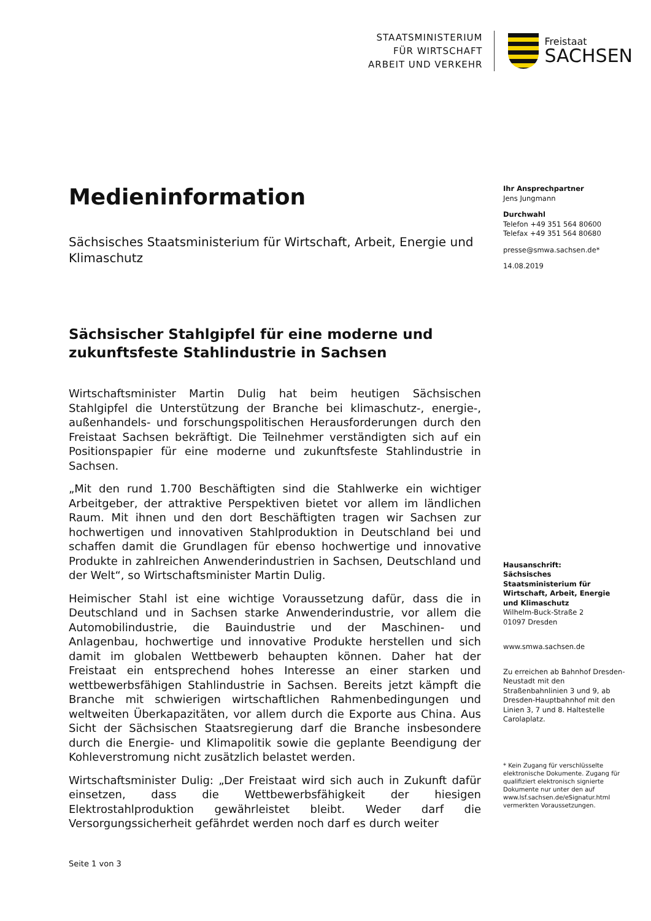STAATSMINISTERIUM
FÜR WIRTSCHAFT
ARBEIT UND VERKEHR
Freistaat
SACHSEN
Medieninformation
Sächsisches Staatsministerium für Wirtschaft, Arbeit, Energie und Klimaschutz
Sächsischer Stahlgipfel für eine moderne und zukunftsfeste Stahlindustrie in Sachsen
Wirtschaftsminister Martin Dulig hat beim heutigen Sächsischen Stahlgipfel die Unterstützung der Branche bei klimaschutz-, energie-, außenhandels- und forschungspolitischen Herausforderungen durch den Freistaat Sachsen bekräftigt. Die Teilnehmer verständigten sich auf ein Positionspapier für eine moderne und zukunftsfeste Stahlindustrie in Sachsen.
„Mit den rund 1.700 Beschäftigten sind die Stahlwerke ein wichtiger Arbeitgeber, der attraktive Perspektiven bietet vor allem im ländlichen Raum. Mit ihnen und den dort Beschäftigten tragen wir Sachsen zur hochwertigen und innovativen Stahlproduktion in Deutschland bei und schaffen damit die Grundlagen für ebenso hochwertige und innovative Produkte in zahlreichen Anwenderindustrien in Sachsen, Deutschland und der Welt“, so Wirtschaftsminister Martin Dulig.
Heimischer Stahl ist eine wichtige Voraussetzung dafür, dass die in Deutschland und in Sachsen starke Anwenderindustrie, vor allem die Automobilindustrie, die Bauindustrie und der Maschinen- und Anlagenbau, hochwertige und innovative Produkte herstellen und sich damit im globalen Wettbewerb behaupten können. Daher hat der Freistaat ein entsprechend hohes Interesse an einer starken und wettbewerbsfähigen Stahlindustrie in Sachsen. Bereits jetzt kämpft die Branche mit schwierigen wirtschaftlichen Rahmenbedingungen und weltweiten Überkapazitäten, vor allem durch die Exporte aus China. Aus Sicht der Sächsischen Staatsregierung darf die Branche insbesondere durch die Energie- und Klimapolitik sowie die geplante Beendigung der Kohleverstromung nicht zusätzlich belastet werden.
Wirtschaftsminister Dulig: „Der Freistaat wird sich auch in Zukunft dafür einsetzen, dass die Wettbewerbsfähigkeit der hiesigen Elektrostahlproduktion gewährleistet bleibt. Weder darf die Versorgungssicherheit gefährdet werden noch darf es durch weiter
Seite 1 von 3
Ihr Ansprechpartner
Jens Jungmann
Durchwahl
Telefon +49 351 564 80600
Telefax +49 351 564 80680
presse@smwa.sachsen.de*
14.08.2019
Hausanschrift:
Sächsisches Staatsministerium für Wirtschaft, Arbeit, Energie und Klimaschutz
Wilhelm-Buck-Straße 2
01097 Dresden
www.smwa.sachsen.de
Zu erreichen ab Bahnhof Dresden-Neustadt mit den Straßenbahnlinien 3 und 9, ab Dresden-Hauptbahnhof mit den Linien 3, 7 und 8. Haltestelle Carolaplatz.
* Kein Zugang für verschlüsselte elektronische Dokumente. Zugang für qualifiziert elektronisch signierte Dokumente nur unter den auf www.lsf.sachsen.de/eSignatur.html vermerkten Voraussetzungen.